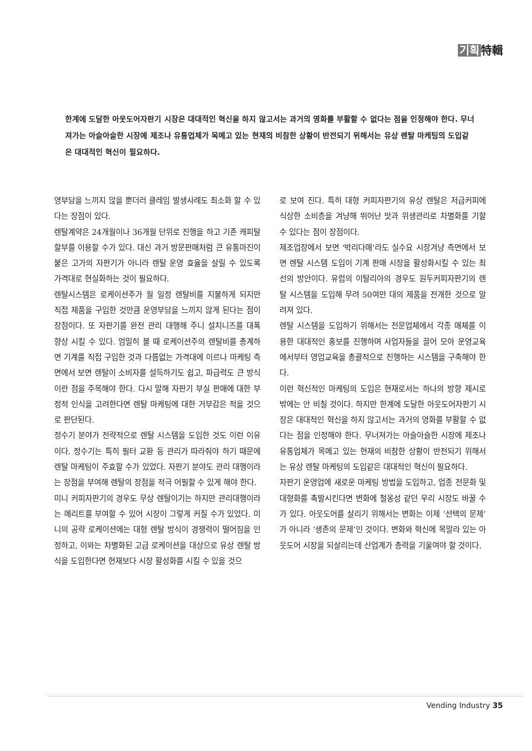기획 特輯
한계에 도달한 아웃도어자판기 시장은 대대적인 혁신을 하지 않고서는 과거의 영화를 부활할 수 없다는 점을 인정해야 한다. 무너져가는 아슬아슬한 시장에 제조나 유통업체가 목메고 있는 현재의 비참한 상황이 반전되기 위해서는 유상 렌탈 마케팅의 도입같은 대대적인 혁신이 필요하다.
영부담을 느끼지 않을 뿐더러 클레임 발생사례도 최소화 할 수 있다는 장점이 있다.
렌탈계약은 24개월이나 36개월 단위로 진행을 하고 기존 캐피탈 할부를 이용할 수가 있다. 대신 과거 방문판매처럼 큰 유통마진이 붙은 고가의 자판기가 아니라 렌탈 운영 효율을 살릴 수 있도록 가격대로 현실화하는 것이 필요하다.
렌탈시스템은 로케이션주가 월 일정 렌탈비를 지불하게 되지만 직접 제품을 구입한 것만큼 운영부담을 느끼지 않게 된다는 점이 장점이다. 또 자판기를 완전 관리 대행해 주니 설치니즈를 대폭 향상 시킬 수 있다. 엄밀히 볼 때 로케이션주의 렌탈비를 총계하면 기계를 직접 구입한 것과 다름없는 가격대에 이르나 마케팅 측면에서 보면 렌탈이 소비자를 설득하기도 쉽고, 파급력도 큰 방식이란 점을 주목해야 한다. 다시 말해 자판기 부실 판매에 대한 부정적 인식을 고려한다면 렌탈 마케팅에 대한 거부감은 적을 것으로 판단된다.
정수기 분야가 전략적으로 렌탈 시스템을 도입한 것도 이런 이유이다. 정수기는 특히 필터 교환 등 관리가 따라줘야 하기 때문에 렌탈 마케팅이 주효할 수가 있었다. 자판기 분야도 관리 대행이라는 장점을 부여해 렌탈의 장점을 적극 어필할 수 있게 해야 한다.
미니 커피자판기의 경우도 무상 렌탈이기는 하지만 관리대행이라는 메리트를 부여할 수 있어 시장이 그렇게 커질 수가 있었다. 미니의 공략 로케이션에는 대형 렌탈 방식이 경쟁력이 떨어짐을 인정하고, 이와는 차별화된 고급 로케이션을 대상으로 유상 렌탈 방식을 도입한다면 현재보다 시장 활성화를 시킬 수 있을 것으
로 보여 진다. 특히 대형 커피자판기의 유상 렌탈은 저급커피에 식상한 소비층을 겨냥해 뛰어난 맛과 위생관리로 차별화를 기할 수 있다는 점이 장점이다.
제조업장에서 보면 '박리다매'라도 실수요 시장겨냥 측면에서 보면 렌탈 시스템 도입이 기계 판매 시장을 활성화시킬 수 있는 최선의 방안이다. 유럽의 이탈리아의 경우도 원두커피자판기의 렌탈 시스템을 도입해 무려 50여만 대의 제품을 전개한 것으로 알려져 있다.
렌탈 시스템을 도입하기 위해서는 전문업체에서 각종 매체를 이용한 대대적인 홍보를 진행하며 사업자들을 끌어 모아 운영교육에서부터 영업교육을 총괄적으로 진행하는 시스템을 구축해야 한다.
이런 혁신적인 마케팅의 도입은 현재로서는 하나의 방향 제시로 밖에는 안 비칠 것이다. 하지만 한계에 도달한 아웃도어자판기 시장은 대대적인 혁신을 하지 않고서는 과거의 영화를 부활할 수 없다는 점을 인정해야 한다. 무너져가는 아슬아슬한 시장에 제조나 유통업체가 목메고 있는 현재의 비참한 상황이 반전되기 위해서는 유상 렌탈 마케팅의 도입같은 대대적인 혁신이 필요하다.
자판기 운영업에 새로운 마케팅 방법을 도입하고, 업종 전문화 및 대형화를 촉발시킨다면 변화에 철옹성 같던 우리 시장도 바꿀 수가 있다. 아웃도어를 살리기 위해서는 변화는 이제 ‘선택의 문제’가 아니라 ‘생존의 문제’인 것이다. 변화와 혁신에 목말라 있는 아웃도어 시장을 되살리는데 산업계가 총력을 기울여야 할 것이다.
Vending Industry 35